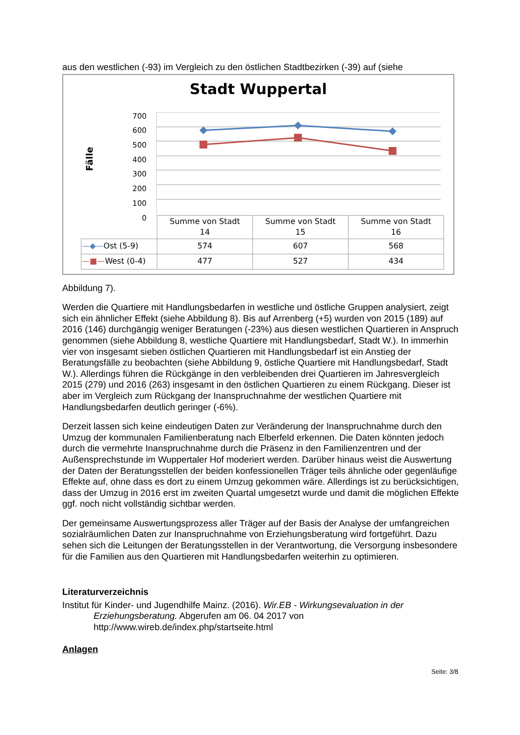aus den westlichen (-93) im Vergleich zu den östlichen Stadtbezirken (-39) auf (siehe
Stadt Wuppertal
Fälle
700
600
500
400
300
200
100
0
| | Summe von Stadt 14 | Summe von Stadt 15 | Summe von Stadt 16 |
| —◆— Ost (5-9) | 574 | 607 | 568 |
| —■— West (0-4) | 477 | 527 | 434 |
Abbildung 7).
Werden die Quartiere mit Handlungsbedarfen in westliche und östliche Gruppen analysiert, zeigt sich ein ähnlicher Effekt (siehe Abbildung 8). Bis auf Arrenberg (+5) wurden von 2015 (189) auf 2016 (146) durchgängig weniger Beratungen (-23%) aus diesen westlichen Quartieren in Anspruch genommen (siehe Abbildung 8, westliche Quartiere mit Handlungsbedarf, Stadt W.). In immerhin vier von insgesamt sieben östlichen Quartieren mit Handlungsbedarf ist ein Anstieg der Beratungsfälle zu beobachten (siehe Abbildung 9, östliche Quartiere mit Handlungsbedarf, Stadt W.). Allerdings führen die Rückgänge in den verbleibenden drei Quartieren im Jahresvergleich 2015 (279) und 2016 (263) insgesamt in den östlichen Quartieren zu einem Rückgang. Dieser ist aber im Vergleich zum Rückgang der Inanspruchnahme der westlichen Quartiere mit Handlungsbedarfen deutlich geringer (-6%).
Derzeit lassen sich keine eindeutigen Daten zur Veränderung der Inanspruchnahme durch den Umzug der kommunalen Familienberatung nach Elberfeld erkennen. Die Daten könnten jedoch durch die vermehrte Inanspruchnahme durch die Präsenz in den Familienzentren und der Außensprechstunde im Wuppertaler Hof moderiert werden. Darüber hinaus weist die Auswertung der Daten der Beratungsstellen der beiden konfessionellen Träger teils ähnliche oder gegenläufige Effekte auf, ohne dass es dort zu einem Umzug gekommen wäre. Allerdings ist zu berücksichtigen, dass der Umzug in 2016 erst im zweiten Quartal umgesetzt wurde und damit die möglichen Effekte ggf. noch nicht vollständig sichtbar werden.
Der gemeinsame Auswertungsprozess aller Träger auf der Basis der Analyse der umfangreichen sozialräumlichen Daten zur Inanspruchnahme von Erziehungsberatung wird fortgeführt. Dazu sehen sich die Leitungen der Beratungsstellen in der Verantwortung, die Versorgung insbesondere für die Familien aus den Quartieren mit Handlungsbedarfen weiterhin zu optimieren.
Literaturverzeichnis
Institut für Kinder- und Jugendhilfe Mainz. (2016). Wir.EB - Wirkungsevaluation in der Erziehungsberatung. Abgerufen am 06. 04 2017 von http://www.wireb.de/index.php/startseite.html
Anlagen
Seite: 3/8